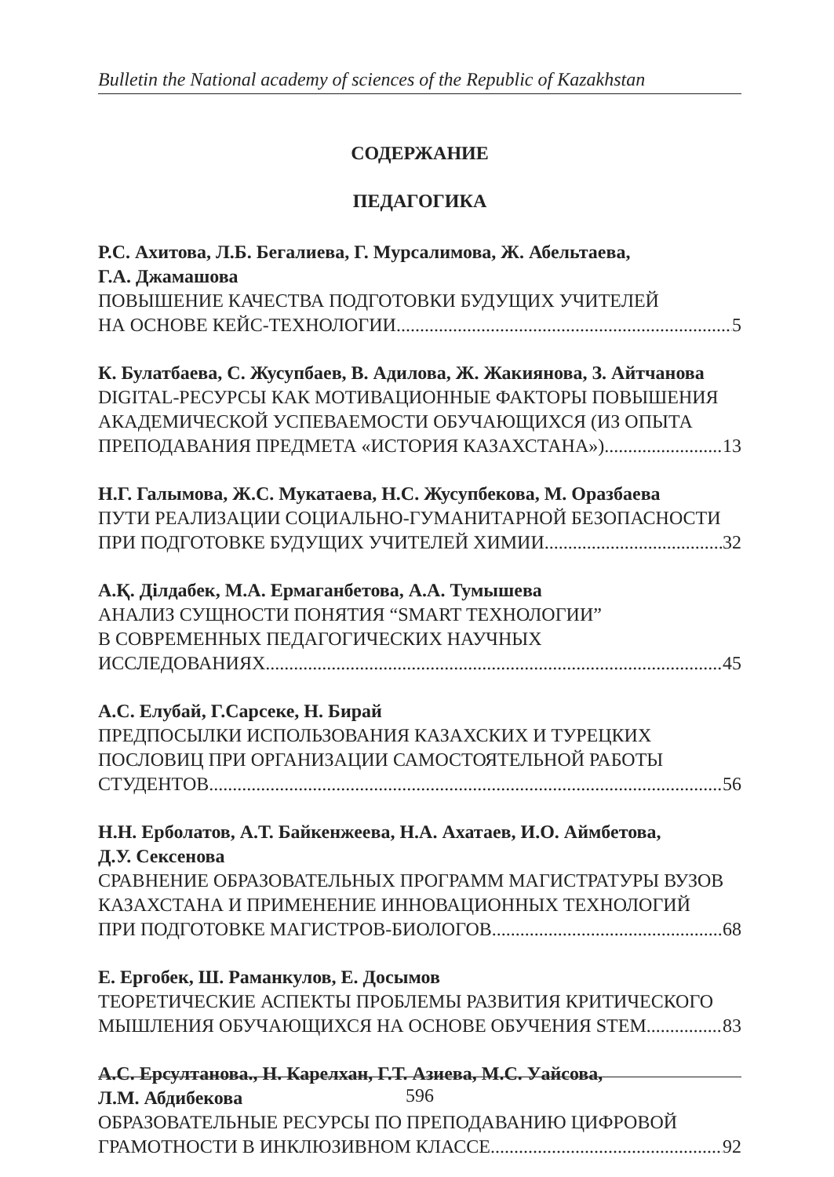Bulletin the National academy of sciences of the Republic of Kazakhstan
СОДЕРЖАНИЕ
ПЕДАГОГИКА
Р.С. Ахитова, Л.Б. Бегалиева, Г. Мурсалимова, Ж. Абельтаева,
Г.А. Джамашова
ПОВЫШЕНИЕ КАЧЕСТВА ПОДГОТОВКИ БУДУЩИХ УЧИТЕЛЕЙ
НА ОСНОВЕ КЕЙС-ТЕХНОЛОГИИ 5
К. Булатбаева, С. Жусупбаев, В. Адилова, Ж. Жакиянова, З. Айтчанова
DIGITAL-РЕСУРСЫ КАК МОТИВАЦИОННЫЕ ФАКТОРЫ ПОВЫШЕНИЯ АКАДЕМИЧЕСКОЙ УСПЕВАЕМОСТИ ОБУЧАЮЩИХСЯ (ИЗ ОПЫТА
ПРЕПОДАВАНИЯ ПРЕДМЕТА «ИСТОРИЯ КАЗАХСТАНА») 13
Н.Г. Галымова, Ж.С. Мукатаева, Н.С. Жусупбекова, М. Оразбаева
ПУТИ РЕАЛИЗАЦИИ СОЦИАЛЬНО-ГУМАНИТАРНОЙ БЕЗОПАСНОСТИ
ПРИ ПОДГОТОВКЕ БУДУЩИХ УЧИТЕЛЕЙ ХИМИИ 32
А.Қ. Ділдабек, М.А. Ермаганбетова, А.А. Тумышева
АНАЛИЗ СУЩНОСТИ ПОНЯТИЯ “SMART ТЕХНОЛОГИИ”
В СОВРЕМЕННЫХ ПЕДАГОГИЧЕСКИХ НАУЧНЫХ
ИССЛЕДОВАНИЯХ 45
А.С. Елубай, Г.Сарсеке, Н. Бирай
ПРЕДПОСЫЛКИ ИСПОЛЬЗОВАНИЯ КАЗАХСКИХ И ТУРЕЦКИХ
ПОСЛОВИЦ ПРИ ОРГАНИЗАЦИИ САМОСТОЯТЕЛЬНОЙ РАБОТЫ
СТУДЕНТОВ 56
Н.Н. Ерболатов, А.Т. Байкенжеева, Н.А. Ахатаев, И.О. Аймбетова,
Д.У. Сексенова
СРАВНЕНИЕ ОБРАЗОВАТЕЛЬНЫХ ПРОГРАММ МАГИСТРАТУРЫ ВУЗОВ КАЗАХСТАНА И ПРИМЕНЕНИЕ ИННОВАЦИОННЫХ ТЕХНОЛОГИЙ
ПРИ ПОДГОТОВКЕ МАГИСТРОВ-БИОЛОГОВ 68
Е. Ергобек, Ш. Раманкулов, Е. Досымов
ТЕОРЕТИЧЕСКИЕ АСПЕКТЫ ПРОБЛЕМЫ РАЗВИТИЯ КРИТИЧЕСКОГО
МЫШЛЕНИЯ ОБУЧАЮЩИХСЯ НА ОСНОВЕ ОБУЧЕНИЯ STEM 83
А.С. Ерсултанова., Н. Карелхан, Г.Т. Азиева, М.С. Уайсова,
Л.М. Абдибекова
ОБРАЗОВАТЕЛЬНЫЕ РЕСУРСЫ ПО ПРЕПОДАВАНИЮ ЦИФРОВОЙ
ГРАМОТНОСТИ В ИНКЛЮЗИВНОМ КЛАССЕ 92
596